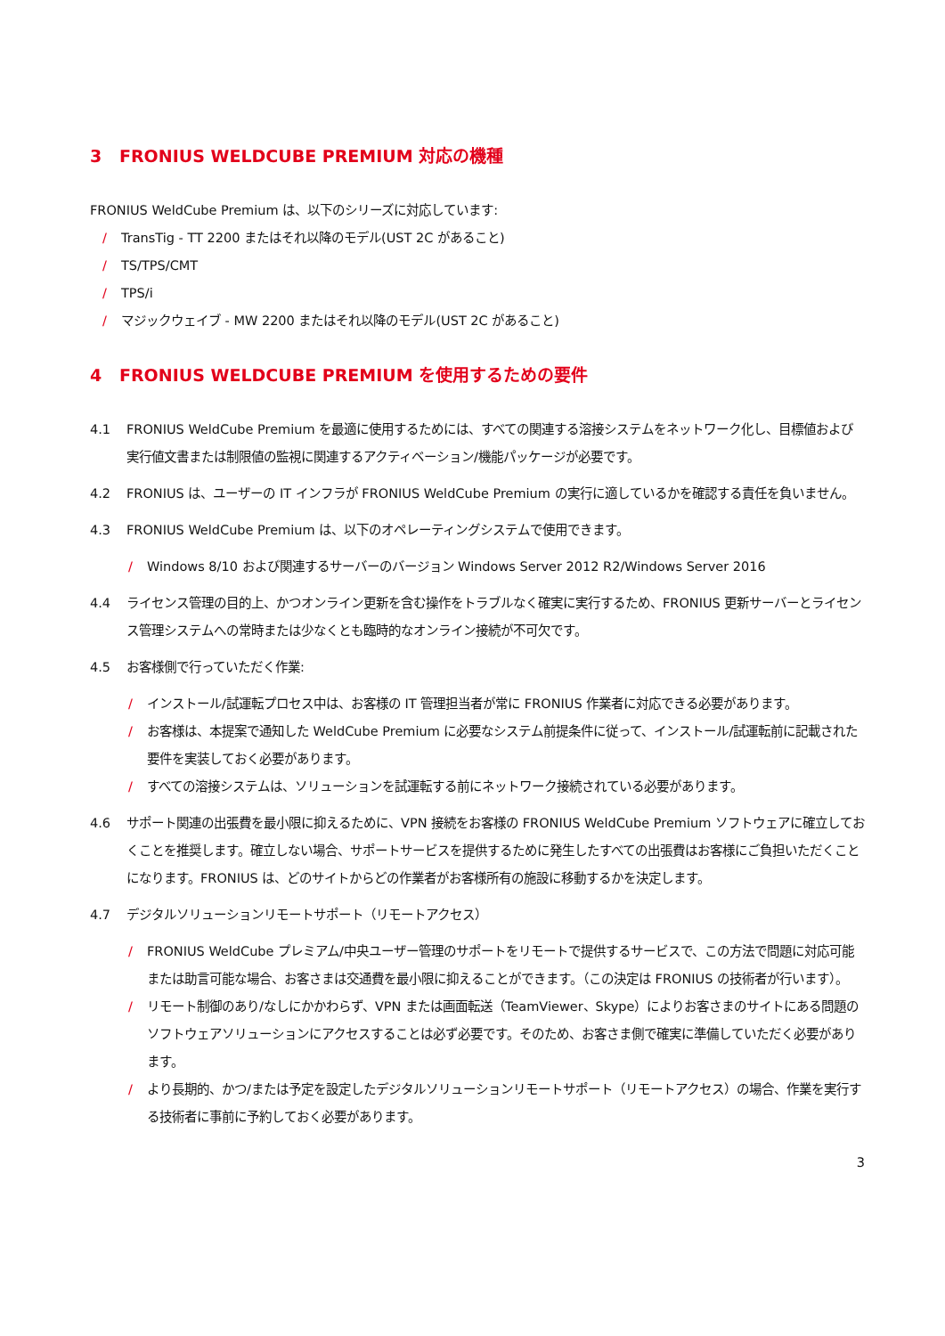3 FRONIUS WELDCUBE PREMIUM 対応の機種
FRONIUS WeldCube Premium は、以下のシリーズに対応しています:
/ TransTig - TT 2200 またはそれ以降のモデル(UST 2C があること)
/ TS/TPS/CMT
/ TPS/i
/ マジックウェイブ - MW 2200 またはそれ以降のモデル(UST 2C があること)
4 FRONIUS WELDCUBE PREMIUM を使用するための要件
4.1 FRONIUS WeldCube Premium を最適に使用するためには、すべての関連する溶接システムをネットワーク化し、目標値および実行値文書または制限値の監視に関連するアクティベーション/機能パッケージが必要です。
4.2 FRONIUS は、ユーザーの IT インフラが FRONIUS WeldCube Premium の実行に適しているかを確認する責任を負いません。
4.3 FRONIUS WeldCube Premium は、以下のオペレーティングシステムで使用できます。
/ Windows 8/10 および関連するサーバーのバージョン Windows Server 2012 R2/Windows Server 2016
4.4 ライセンス管理の目的上、かつオンライン更新を含む操作をトラブルなく確実に実行するため、FRONIUS 更新サーバーとライセンス管理システムへの常時または少なくとも臨時的なオンライン接続が不可欠です。
4.5 お客様側で行っていただく作業:
/ インストール/試運転プロセス中は、お客様の IT 管理担当者が常に FRONIUS 作業者に対応できる必要があります。
/ お客様は、本提案で通知した WeldCube Premium に必要なシステム前提条件に従って、インストール/試運転前に記載された要件を実装しておく必要があります。
/ すべての溶接システムは、ソリューションを試運転する前にネットワーク接続されている必要があります。
4.6 サポート関連の出張費を最小限に抑えるために、VPN 接続をお客様の FRONIUS WeldCube Premium ソフトウェアに確立しておくことを推奨します。確立しない場合、サポートサービスを提供するために発生したすべての出張費はお客様にご負担いただくことになります。FRONIUS は、どのサイトからどの作業者がお客様所有の施設に移動するかを決定します。
4.7 デジタルソリューションリモートサポート（リモートアクセス）
/ FRONIUS WeldCube プレミアム/中央ユーザー管理のサポートをリモートで提供するサービスで、この方法で問題に対応可能または助言可能な場合、お客さまは交通費を最小限に抑えることができます。（この決定は FRONIUS の技術者が行います）。
/ リモート制御のあり/なしにかかわらず、VPN または画面転送（TeamViewer、Skype）によりお客さまのサイトにある問題のソフトウェアソリューションにアクセスすることは必ず必要です。そのため、お客さま側で確実に準備していただく必要があります。
/ より長期的、かつ/または予定を設定したデジタルソリューションリモートサポート（リモートアクセス）の場合、作業を実行する技術者に事前に予約しておく必要があります。
3